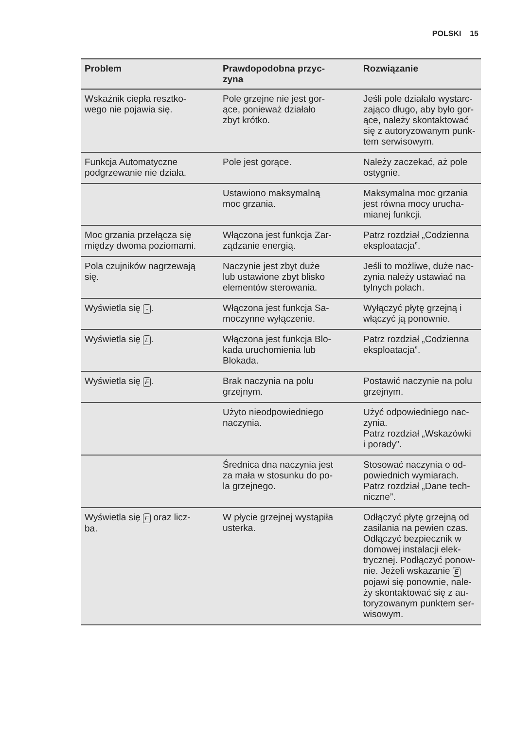POLSKI 15
| Problem | Prawdopodobna przyc- zyna | Rozwiązanie |
| --- | --- | --- |
| Wskaźnik ciepła resztko- wego nie pojawia się. | Pole grzejne nie jest gor- ące, ponieważ działało zbyt krótko. | Jeśli pole działało wystarc- zająco długo, aby było gor- ące, należy skontaktować się z autoryzowanym punk- tem serwisowym. |
| Funkcja Automatyczne podgrzewanie nie działa. | Pole jest gorące. | Należy zaczekać, aż pole ostygnie. |
| | Ustawiono maksymalną moc grzania. | Maksymalna moc grzania jest równa mocy urucha- mianej funkcji. |
| Moc grzania przełącza się między dwoma poziomami. | Włączona jest funkcja Zar- ządzanie energią. | Patrz rozdział „Codzienna eksploatacja”. |
| Pola czujników nagrzewają się. | Naczynie jest zbyt duże lub ustawione zbyt blisko elementów sterowania. | Jeśli to możliwe, duże nac- zynia należy ustawiać na tylnych polach. |
| Wyświetla się - . | Włączona jest funkcja Sa- moczynne wyłączenie. | Wyłączyć płytę grzejną i włączyć ją ponownie. |
| Wyświetla się L . | Włączona jest funkcja Blo- kada uruchomienia lub Blokada. | Patrz rozdział „Codzienna eksploatacja”. |
| Wyświetla się F . | Brak naczynia na polu grzejnym. | Postawić naczynie na polu grzejnym. |
| | Użyto nieodpowiedniego naczynia. | Użyć odpowiedniego nac- zynia. Patrz rozdział „Wskazówki i porady”. |
| | Średnica dna naczynia jest za mała w stosunku do po- la grzejnego. | Stosować naczynia o od- powiednich wymiarach. Patrz rozdział „Dane tech- niczne”. |
| Wyświetla się E oraz licz- ba. | W płycie grzejnej wystąpiła usterka. | Odłączyć płytę grzejną od zasilania na pewien czas. Odłączyć bezpiecznik w domowej instalacji elek- trycznej. Podłączyć ponow- nie. Jeżeli wskazanie E pojawi się ponownie, nale- ży skontaktować się z au- toryzowanym punktem ser- wisowym. |